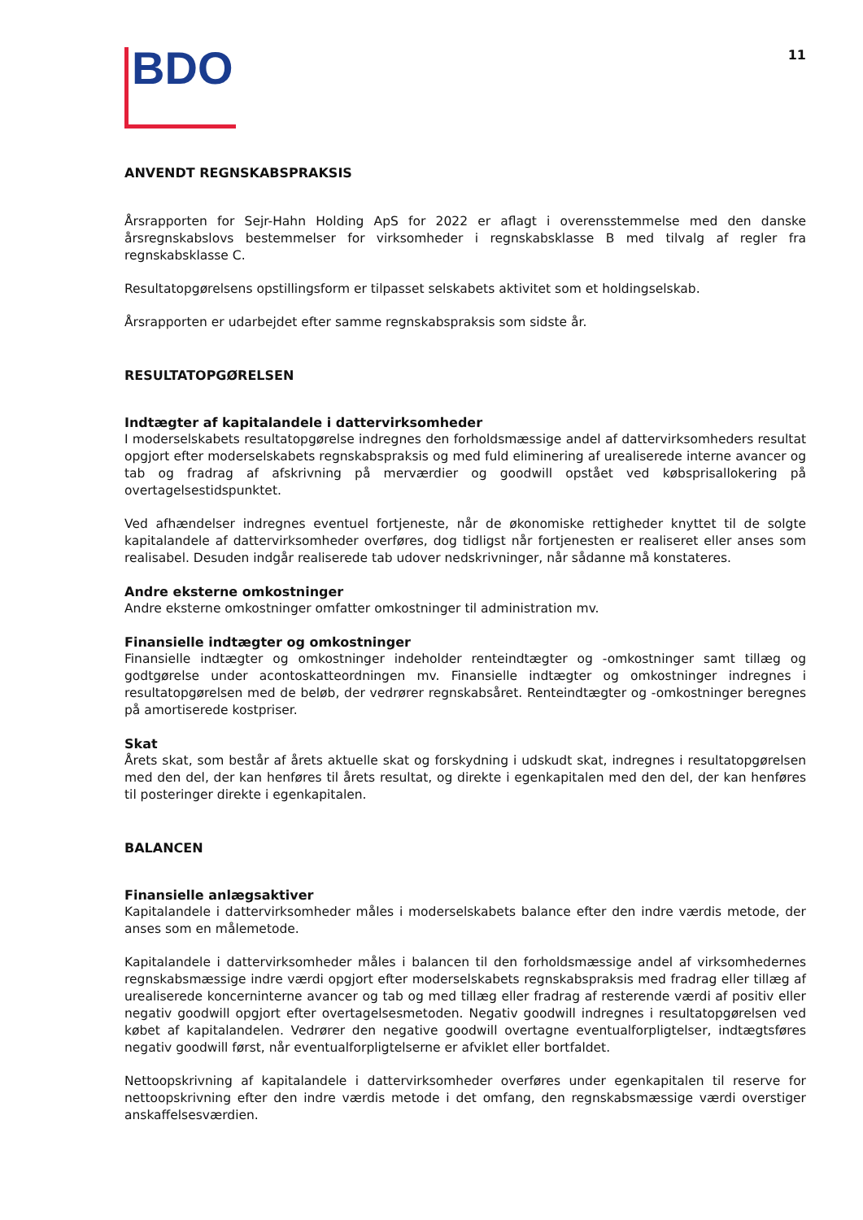BDO
11
ANVENDT REGNSKABSPRAKSIS
Årsrapporten for Sejr-Hahn Holding ApS for 2022 er aflagt i overensstemmelse med den danske årsregnskabslovs bestemmelser for virksomheder i regnskabsklasse B med tilvalg af regler fra regnskabsklasse C.
Resultatopgørelsens opstillingsform er tilpasset selskabets aktivitet som et holdingselskab.
Årsrapporten er udarbejdet efter samme regnskabspraksis som sidste år.
RESULTATOPGØRELSEN
Indtægter af kapitalandele i dattervirksomheder
I moderselskabets resultatopgørelse indregnes den forholdsmæssige andel af dattervirksomheders resultat opgjort efter moderselskabets regnskabspraksis og med fuld eliminering af urealiserede interne avancer og tab og fradrag af afskrivning på merværdier og goodwill opstået ved købsprisallokering på overtagelsestidspunktet.
Ved afhændelser indregnes eventuel fortjeneste, når de økonomiske rettigheder knyttet til de solgte kapitalandele af dattervirksomheder overføres, dog tidligst når fortjenesten er realiseret eller anses som realisabel. Desuden indgår realiserede tab udover nedskrivninger, når sådanne må konstateres.
Andre eksterne omkostninger
Andre eksterne omkostninger omfatter omkostninger til administration mv.
Finansielle indtægter og omkostninger
Finansielle indtægter og omkostninger indeholder renteindtægter og -omkostninger samt tillæg og godtgørelse under acontoskatteordningen mv. Finansielle indtægter og omkostninger indregnes i resultatopgørelsen med de beløb, der vedrører regnskabsåret. Renteindtægter og -omkostninger beregnes på amortiserede kostpriser.
Skat
Årets skat, som består af årets aktuelle skat og forskydning i udskudt skat, indregnes i resultatopgørelsen med den del, der kan henføres til årets resultat, og direkte i egenkapitalen med den del, der kan henføres til posteringer direkte i egenkapitalen.
BALANCEN
Finansielle anlægsaktiver
Kapitalandele i dattervirksomheder måles i moderselskabets balance efter den indre værdis metode, der anses som en målemetode.
Kapitalandele i dattervirksomheder måles i balancen til den forholdsmæssige andel af virksomhedernes regnskabsmæssige indre værdi opgjort efter moderselskabets regnskabspraksis med fradrag eller tillæg af urealiserede koncerninterne avancer og tab og med tillæg eller fradrag af resterende værdi af positiv eller negativ goodwill opgjort efter overtagelsesmetoden. Negativ goodwill indregnes i resultatopgørelsen ved købet af kapitalandelen. Vedrører den negative goodwill overtagne eventualforpligtelser, indtægtsføres negativ goodwill først, når eventualforpligtelserne er afviklet eller bortfaldet.
Nettoopskrivning af kapitalandele i dattervirksomheder overføres under egenkapitalen til reserve for nettoopskrivning efter den indre værdis metode i det omfang, den regnskabsmæssige værdi overstiger anskaffelsesværdien.